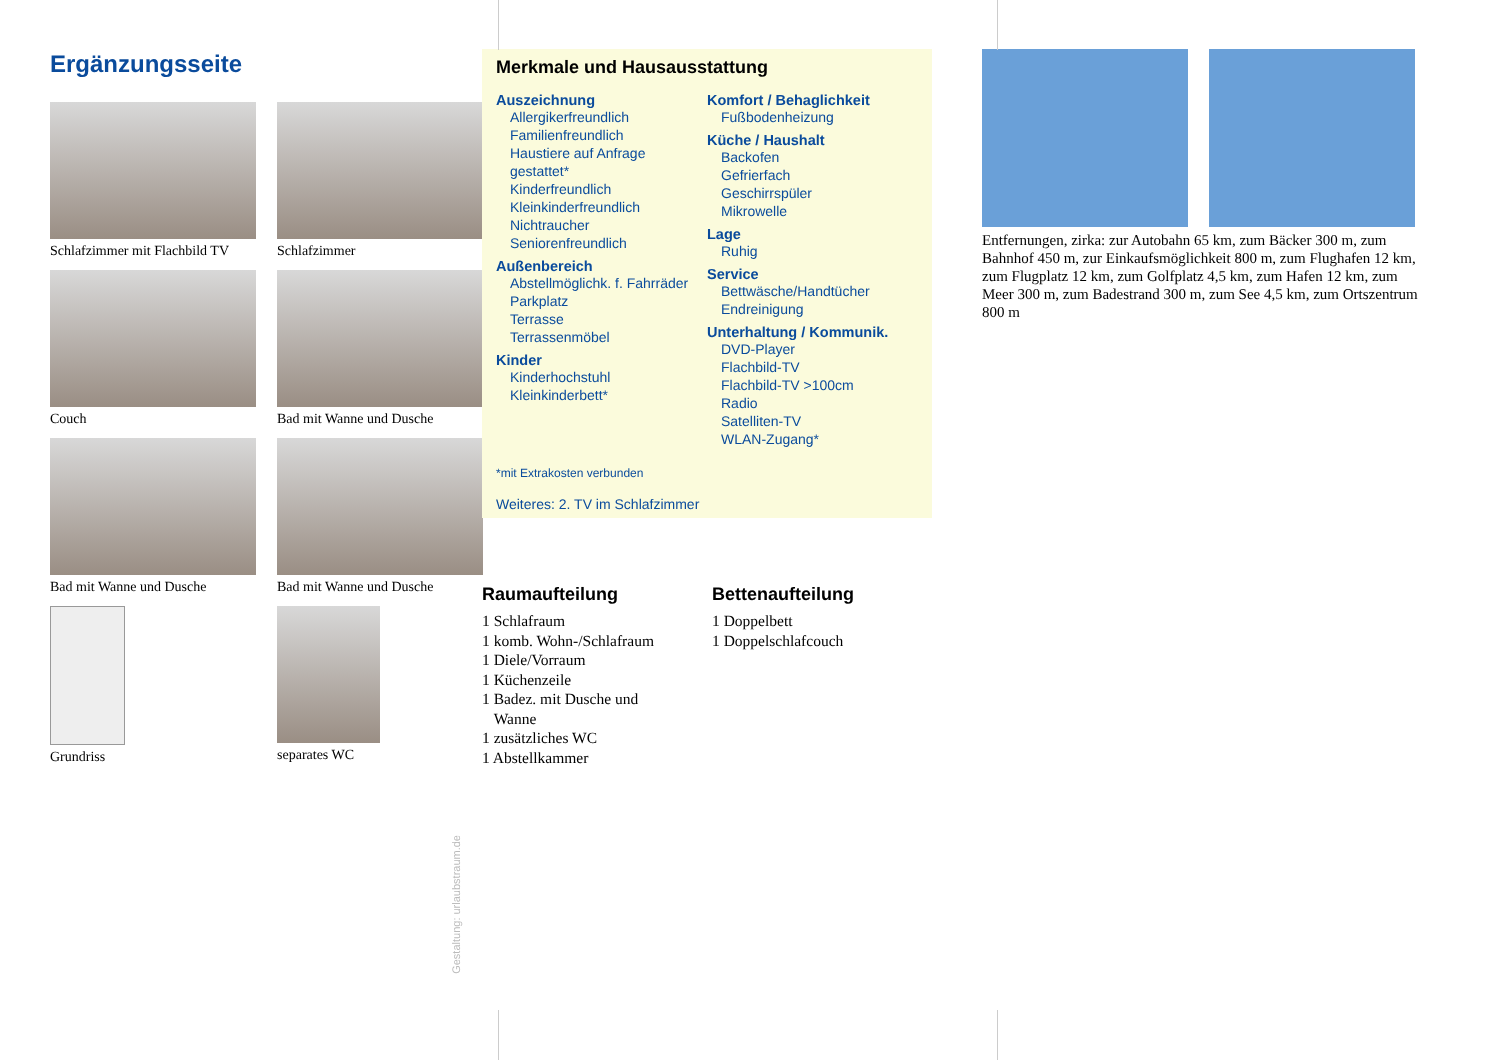Ergänzungsseite
Schlafzimmer mit Flachbild TV
Schlafzimmer
Couch
Bad mit Wanne und Dusche
Bad mit Wanne und Dusche
Bad mit Wanne und Dusche
Grundriss
separates WC
Gestaltung: urlaubstraum.de
Merkmale und Hausausstattung
Auszeichnung
Allergikerfreundlich
Familienfreundlich
Haustiere auf Anfrage gestattet*
Kinderfreundlich
Kleinkinderfreundlich
Nichtraucher
Seniorenfreundlich
Außenbereich
Abstellmöglichk. f. Fahrräder
Parkplatz
Terrasse
Terrassenmöbel
Kinder
Kinderhochstuhl
Kleinkinderbett*
Komfort / Behaglichkeit
Fußbodenheizung
Küche / Haushalt
Backofen
Gefrierfach
Geschirrspüler
Mikrowelle
Lage
Ruhig
Service
Bettwäsche/Handtücher
Endreinigung
Unterhaltung / Kommunik.
DVD-Player
Flachbild-TV
Flachbild-TV >100cm
Radio
Satelliten-TV
WLAN-Zugang*
*mit Extrakosten verbunden
Weiteres: 2. TV im Schlafzimmer
Raumaufteilung
1 Schlafraum
1 komb. Wohn-/Schlafraum
1 Diele/Vorraum
1 Küchenzeile
1 Badez. mit Dusche und
Wanne
1 zusätzliches WC
1 Abstellkammer
Bettenaufteilung
1 Doppelbett
1 Doppelschlafcouch
Entfernungen, zirka: zur Autobahn 65 km, zum Bäcker 300 m, zum Bahnhof 450 m, zur Einkaufsmöglichkeit 800 m, zum Flughafen 12 km, zum Flugplatz 12 km, zum Golfplatz 4,5 km, zum Hafen 12 km, zum Meer 300 m, zum Badestrand 300 m, zum See 4,5 km, zum Ortszentrum 800 m